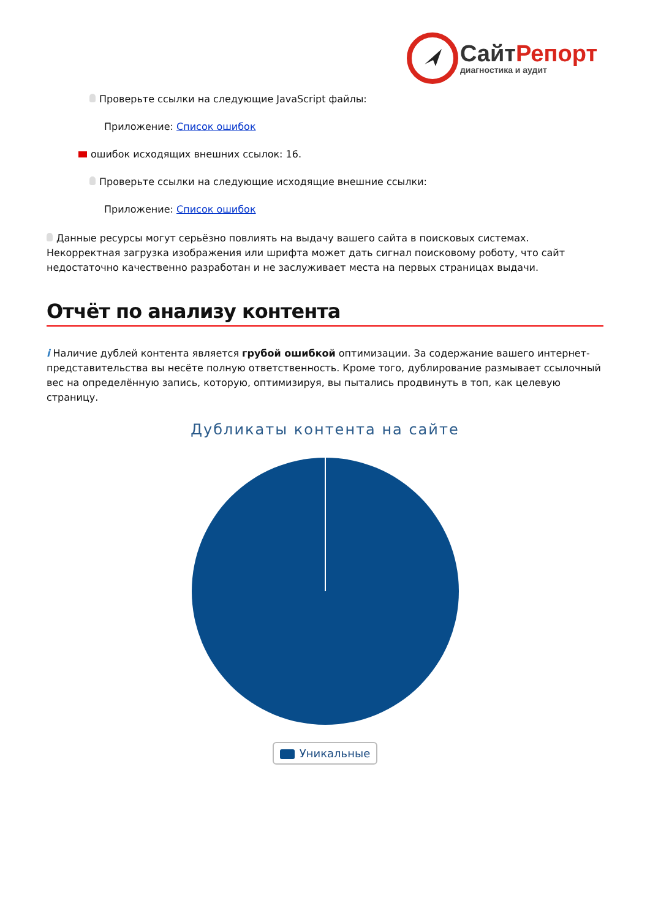СайтРепорт
диагностика и аудит
Проверьте ссылки на следующие JavaScript файлы:
Приложение: Список ошибок
ошибок исходящих внешних ссылок: 16.
Проверьте ссылки на следующие исходящие внешние ссылки:
Приложение: Список ошибок
Данные ресурсы могут серьёзно повлиять на выдачу вашего сайта в поисковых системах. Некорректная загрузка изображения или шрифта может дать сигнал поисковому роботу, что сайт недостаточно качественно разработан и не заслуживает места на первых страницах выдачи.
Отчёт по анализу контента
i Наличие дублей контента является грубой ошибкой оптимизации. За содержание вашего интернет-представительства вы несёте полную ответственность. Кроме того, дублирование размывает ссылочный вес на определённую запись, которую, оптимизируя, вы пытались продвинуть в топ, как целевую страницу.
Дубликаты контента на сайте
Уникальные